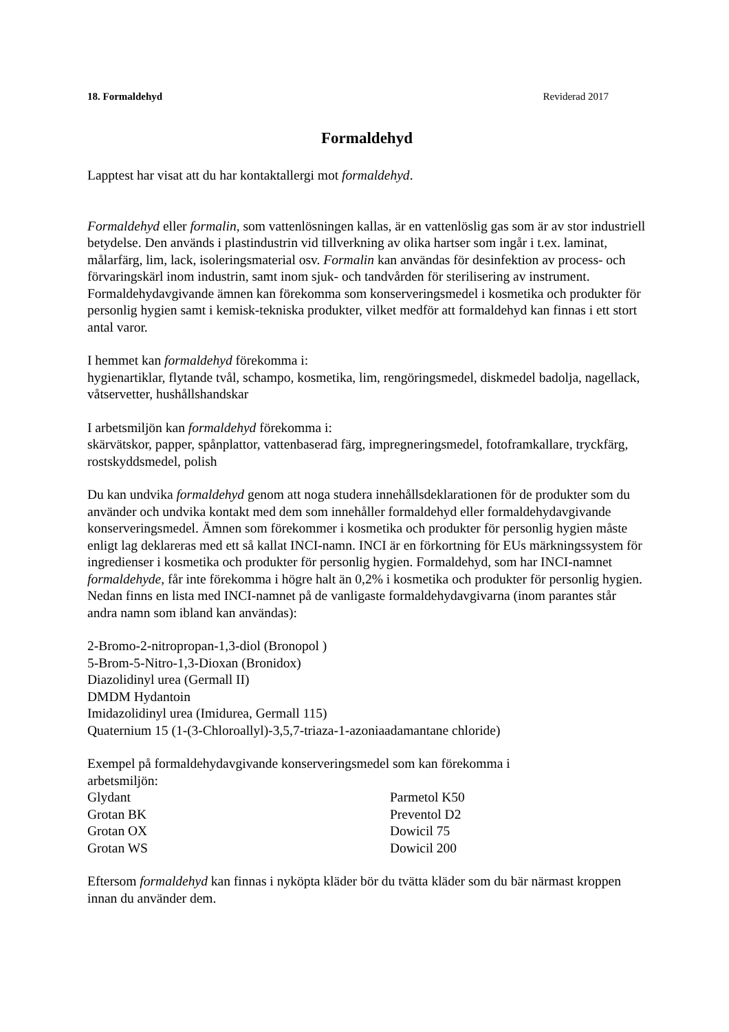18. Formaldehyd Reviderad 2017
Formaldehyd
Lapptest har visat att du har kontaktallergi mot formaldehyd.
Formaldehyd eller formalin, som vattenlösningen kallas, är en vattenlöslig gas som är av stor industriell betydelse. Den används i plastindustrin vid tillverkning av olika hartser som ingår i t.ex. laminat, målarfärg, lim, lack, isoleringsmaterial osv. Formalin kan användas för desinfektion av process- och förvaringskärl inom industrin, samt inom sjuk- och tandvården för sterilisering av instrument. Formaldehydavgivande ämnen kan förekomma som konserveringsmedel i kosmetika och produkter för personlig hygien samt i kemisk-tekniska produkter, vilket medför att formaldehyd kan finnas i ett stort antal varor.
I hemmet kan formaldehyd förekomma i:
hygienartiklar, flytande tvål, schampo, kosmetika, lim, rengöringsmedel, diskmedel badolja, nagellack, våtservetter, hushållshandskar
I arbetsmiljön kan formaldehyd förekomma i:
skärvätskor, papper, spånplattor, vattenbaserad färg, impregneringsmedel, fotoframkallare, tryckfärg, rostskyddsmedel, polish
Du kan undvika formaldehyd genom att noga studera innehållsdeklarationen för de produkter som du använder och undvika kontakt med dem som innehåller formaldehyd eller formaldehydavgivande konserveringsmedel. Ämnen som förekommer i kosmetika och produkter för personlig hygien måste enligt lag deklareras med ett så kallat INCI-namn. INCI är en förkortning för EUs märkningssystem för ingredienser i kosmetika och produkter för personlig hygien. Formaldehyd, som har INCI-namnet formaldehyde, får inte förekomma i högre halt än 0,2% i kosmetika och produkter för personlig hygien. Nedan finns en lista med INCI-namnet på de vanligaste formaldehydavgivarna (inom parantes står andra namn som ibland kan användas):
2-Bromo-2-nitropropan-1,3-diol (Bronopol )
5-Brom-5-Nitro-1,3-Dioxan (Bronidox)
Diazolidinyl urea (Germall II)
DMDM Hydantoin
Imidazolidinyl urea (Imidurea, Germall 115)
Quaternium 15 (1-(3-Chloroallyl)-3,5,7-triaza-1-azoniaadamantane chloride)
Exempel på formaldehydavgivande konserveringsmedel som kan förekomma i
arbetsmiljön:
Glydant
Parmetol K50
Grotan BK
Preventol D2
Grotan OX
Dowicil 75
Grotan WS
Dowicil 200
Eftersom formaldehyd kan finnas i nyköpta kläder bör du tvätta kläder som du bär närmast kroppen innan du använder dem.